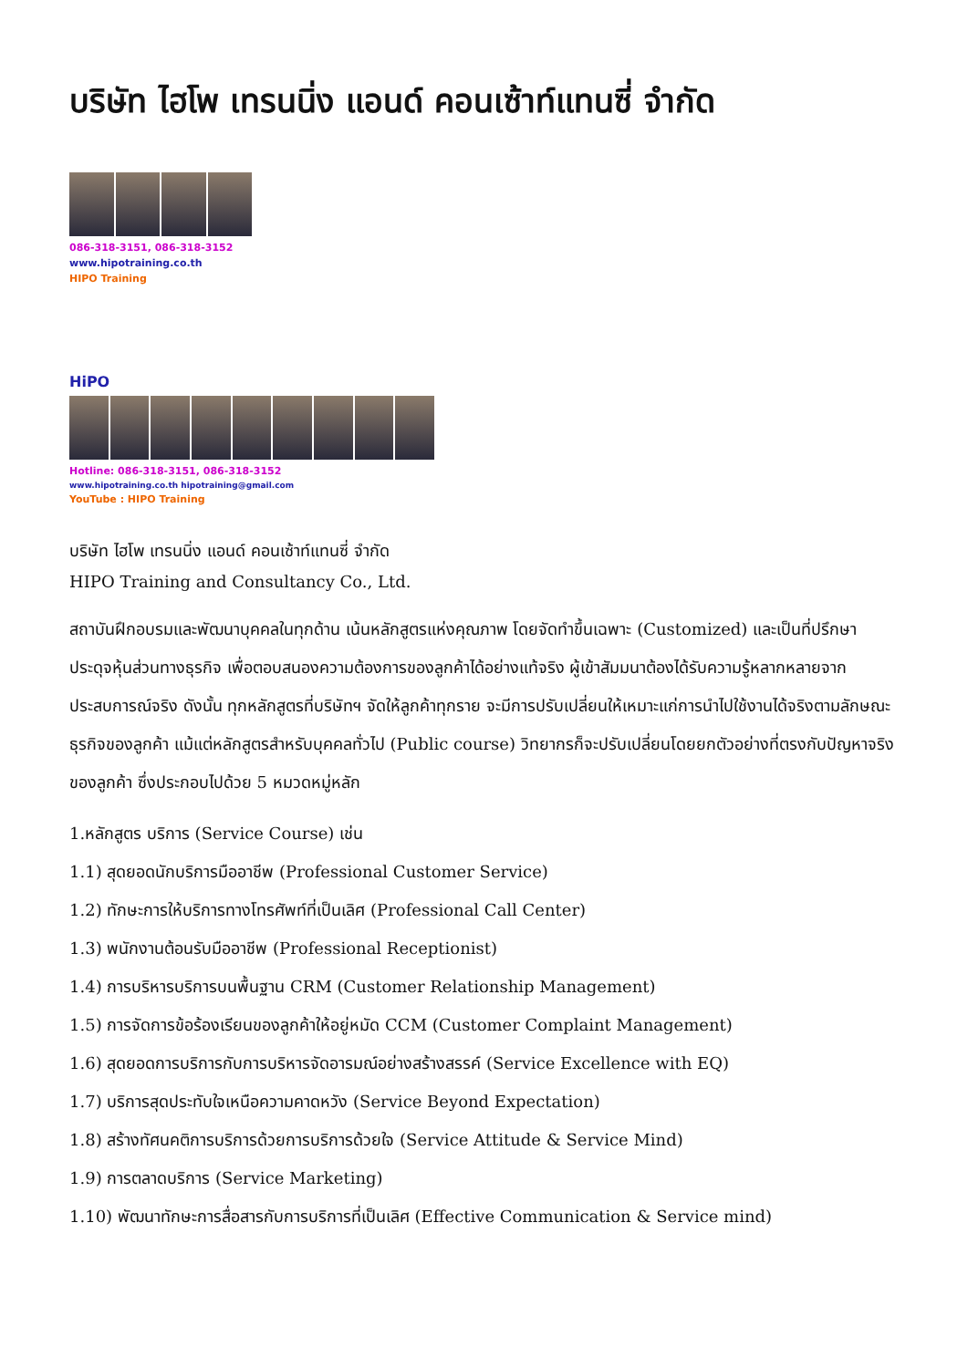บริษัท ไฮโพ เทรนนิ่ง แอนด์ คอนเซ้าท์แทนซี่ จำกัด
086-318-3151, 086-318-3152
www.hipotraining.co.th
HIPO Training
HiPO
Hotline: 086-318-3151, 086-318-3152
www.hipotraining.co.th hipotraining@gmail.com
YouTube : HIPO Training
บริษัท ไฮโพ เทรนนิ่ง แอนด์ คอนเซ้าท์แทนซี่ จำกัด
HIPO Training and Consultancy Co., Ltd.
สถาบันฝึกอบรมและพัฒนาบุคคลในทุกด้าน เน้นหลักสูตรแห่งคุณภาพ โดยจัดทำขึ้นเฉพาะ (Customized) และเป็นที่ปรึกษาประดุจหุ้นส่วนทางธุรกิจ เพื่อตอบสนองความต้องการของลูกค้าได้อย่างแท้จริง ผู้เข้าสัมมนาต้องได้รับความรู้หลากหลายจากประสบการณ์จริง ดังนั้น ทุกหลักสูตรที่บริษัทฯ จัดให้ลูกค้าทุกราย จะมีการปรับเปลี่ยนให้เหมาะแก่การนำไปใช้งานได้จริงตามลักษณะธุรกิจของลูกค้า แม้แต่หลักสูตรสำหรับบุคคลทั่วไป (Public course) วิทยากรก็จะปรับเปลี่ยนโดยยกตัวอย่างที่ตรงกับปัญหาจริงของลูกค้า ซึ่งประกอบไปด้วย 5 หมวดหมู่หลัก
1.หลักสูตร บริการ (Service Course) เช่น
1.1) สุดยอดนักบริการมืออาชีพ (Professional Customer Service)
1.2) ทักษะการให้บริการทางโทรศัพท์ที่เป็นเลิศ (Professional Call Center)
1.3) พนักงานต้อนรับมืออาชีพ (Professional Receptionist)
1.4) การบริหารบริการบนพื้นฐาน CRM (Customer Relationship Management)
1.5) การจัดการข้อร้องเรียนของลูกค้าให้อยู่หมัด CCM (Customer Complaint Management)
1.6) สุดยอดการบริการกับการบริหารจัดอารมณ์อย่างสร้างสรรค์ (Service Excellence with EQ)
1.7) บริการสุดประทับใจเหนือความคาดหวัง (Service Beyond Expectation)
1.8) สร้างทัศนคติการบริการด้วยการบริการด้วยใจ (Service Attitude & Service Mind)
1.9) การตลาดบริการ (Service Marketing)
1.10) พัฒนาทักษะการสื่อสารกับการบริการที่เป็นเลิศ (Effective Communication & Service mind)